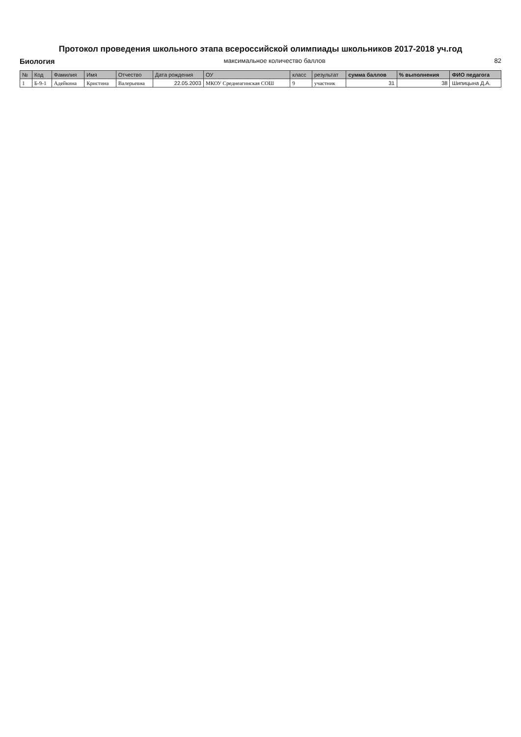Протокол проведения школьного этапа всероссийской олимпиады школьников 2017-2018 уч.год
Биология максимальное количество баллов 82
| № | Код | Фамилия | Имя | Отчество | Дата рождения | ОУ | класс | результат | сумма баллов | % выполнения | ФИО педагога |
| --- | --- | --- | --- | --- | --- | --- | --- | --- | --- | --- | --- |
| 1 | Б-9-1 | Адейкина | Кристина | Валерьевна | 22.05.2003 | МКОУ Среднеагинская СОШ | 9 | участник | 31 | 38 | Шипицына Д.А. |